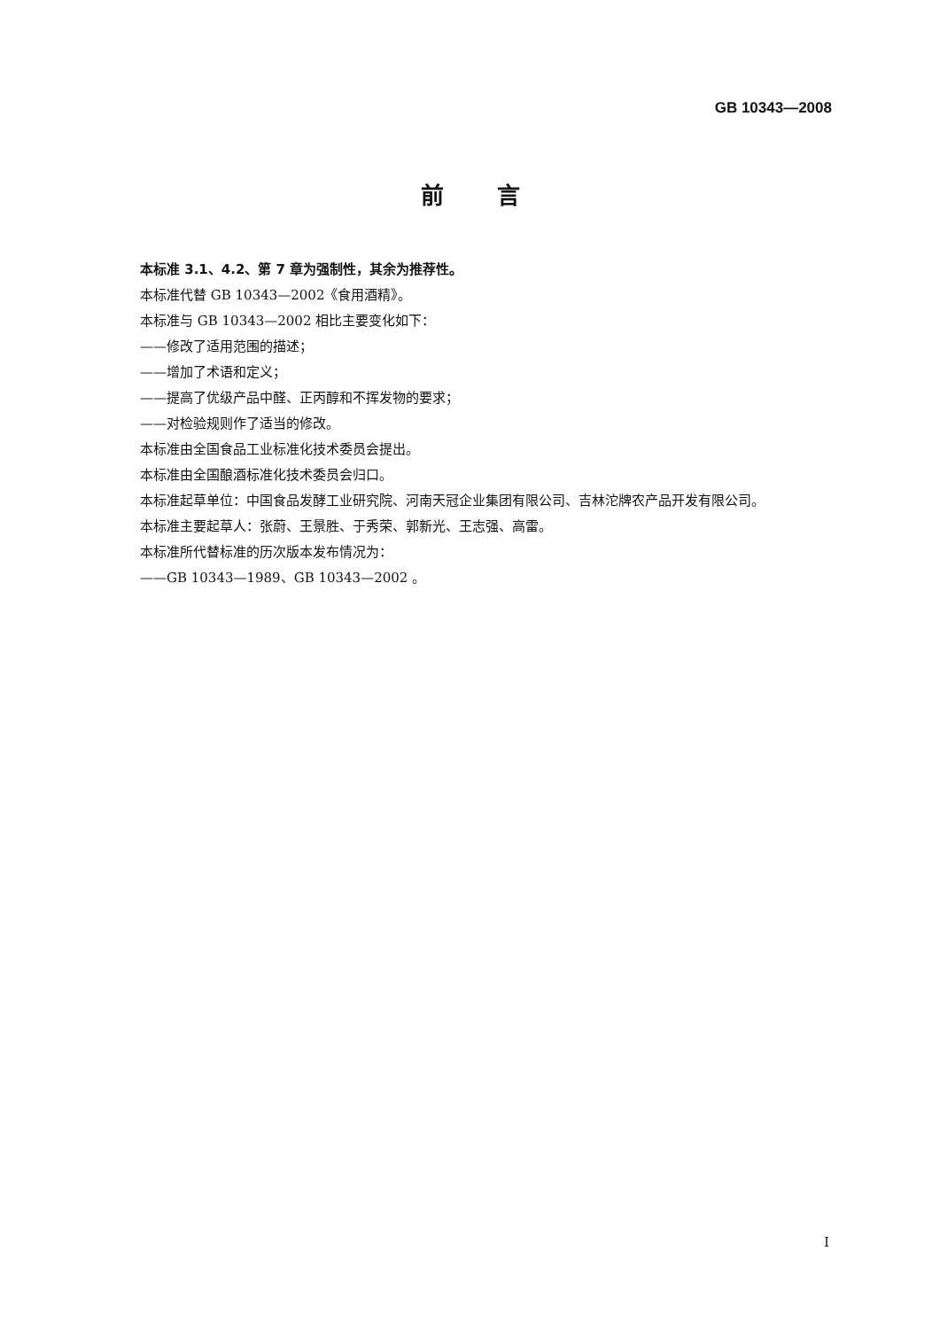GB 10343—2008
前言
本标准 3.1、4.2、第 7 章为强制性，其余为推荐性。
本标准代替 GB 10343—2002《食用酒精》。
本标准与 GB 10343—2002 相比主要变化如下：
——修改了适用范围的描述；
——增加了术语和定义；
——提高了优级产品中醛、正丙醇和不挥发物的要求；
——对检验规则作了适当的修改。
本标准由全国食品工业标准化技术委员会提出。
本标准由全国酿酒标准化技术委员会归口。
本标准起草单位：中国食品发酵工业研究院、河南天冠企业集团有限公司、吉林沱牌农产品开发有限公司。
本标准主要起草人：张蔚、王景胜、于秀荣、郭新光、王志强、高雷。
本标准所代替标准的历次版本发布情况为：
——GB 10343—1989、GB 10343—2002 。
I